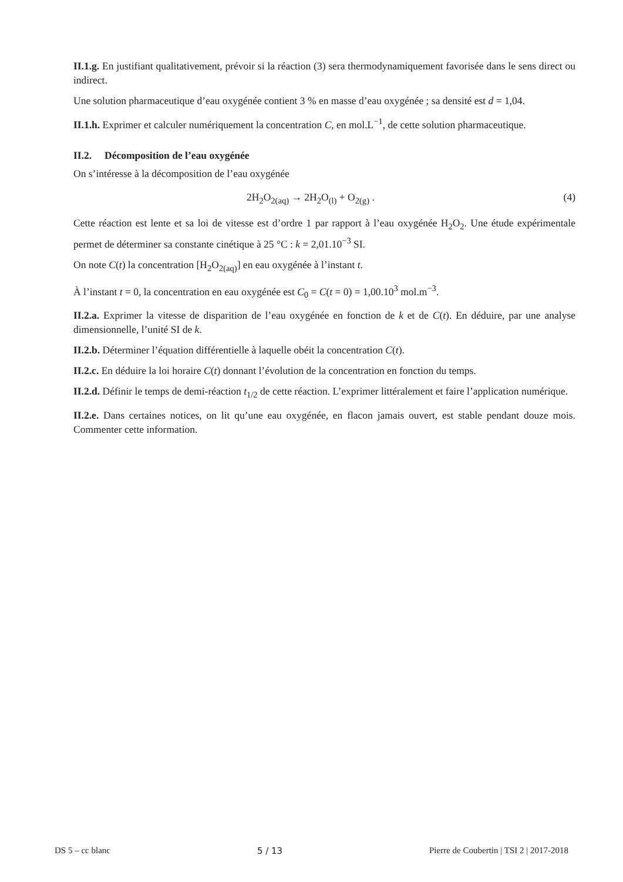II.1.g. En justifiant qualitativement, prévoir si la réaction (3) sera thermodynamiquement favorisée dans le sens direct ou indirect.
Une solution pharmaceutique d’eau oxygénée contient 3 % en masse d’eau oxygénée ; sa densité est d = 1,04.
II.1.h. Exprimer et calculer numériquement la concentration C, en mol.L<sup>−1</sup>, de cette solution pharmaceutique.
II.2. Décomposition de l’eau oxygénée
On s’intéresse à la décomposition de l’eau oxygénée
2H<sub>2</sub>O<sub>2(aq)</sub> → 2H<sub>2</sub>O<sub>(l)</sub> + O<sub>2(g)</sub> . (4)
Cette réaction est lente et sa loi de vitesse est d’ordre 1 par rapport à l’eau oxygénée H<sub>2</sub>O<sub>2</sub>. Une étude expérimentale permet de déterminer sa constante cinétique à 25 °C : k = 2,01.10<sup>−3</sup> SI.
On note C(t) la concentration [H<sub>2</sub>O<sub>2(aq)</sub>] en eau oxygénée à l’instant t.
À l’instant t = 0, la concentration en eau oxygénée est C<sub>0</sub> = C(t = 0) = 1,00.10<sup>3</sup> mol.m<sup>−3</sup>.
II.2.a. Exprimer la vitesse de disparition de l’eau oxygénée en fonction de k et de C(t). En déduire, par une analyse dimensionnelle, l’unité SI de k.
II.2.b. Déterminer l’équation différentielle à laquelle obéit la concentration C(t).
II.2.c. En déduire la loi horaire C(t) donnant l’évolution de la concentration en fonction du temps.
II.2.d. Définir le temps de demi-réaction t<sub>1/2</sub> de cette réaction. L’exprimer littéralement et faire l’application numérique.
II.2.e. Dans certaines notices, on lit qu’une eau oxygénée, en flacon jamais ouvert, est stable pendant douze mois. Commenter cette information.
DS 5 – cc blanc 5 / 13 Pierre de Coubertin | TSI 2 | 2017-2018